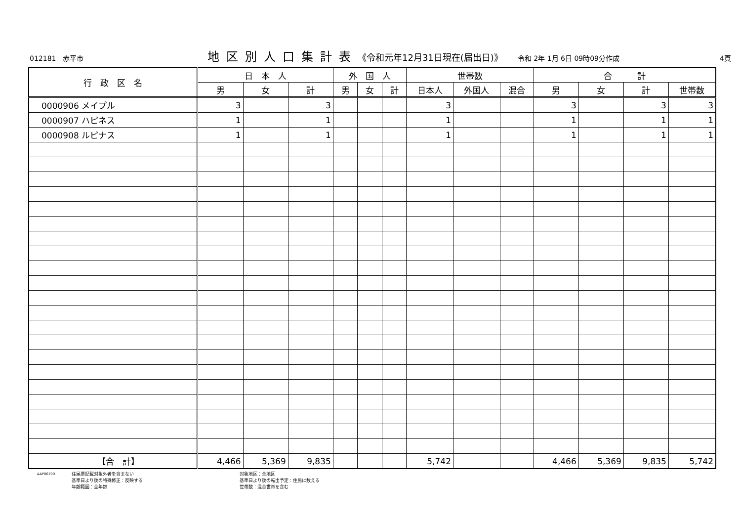012181　赤平市 地区別人口集計表 《令和元年12月31日現在(届出日)》 令和 2年 1月 6日 09時09分作成 4頁
| 行 政 区 名 | 日 本 人 | | | 外 国 人 | | | 世帯数 | | | 合 計 | | | |
| --- | --- | --- | --- | --- | --- | --- | --- | --- | --- | --- | --- | --- | --- |
| | 男 | 女 | 計 | 男 | 女 | 計 | 日本人 | 外国人 | 混合 | 男 | 女 | 計 | 世帯数 |
| 0000906 メイプル | 3 | | 3 | | | | 3 | | | 3 | | 3 | 3 |
| 0000907 ハピネス | 1 | | 1 | | | | 1 | | | 1 | | 1 | 1 |
| 0000908 ルピナス | 1 | | 1 | | | | 1 | | | 1 | | 1 | 1 |
| 【合 計】 | 4,466 | 5,369 | 9,835 | | | | 5,742 | | | 4,466 | 5,369 | 9,835 | 5,742 |
AAP06700
住民票記載対象外者を含まない
基準日より後の特殊修正：反映する
年齢範囲：全年齢
対象地区：全地区
基準日より後の転出予定：住民に数える
世帯数：混合世帯を含む